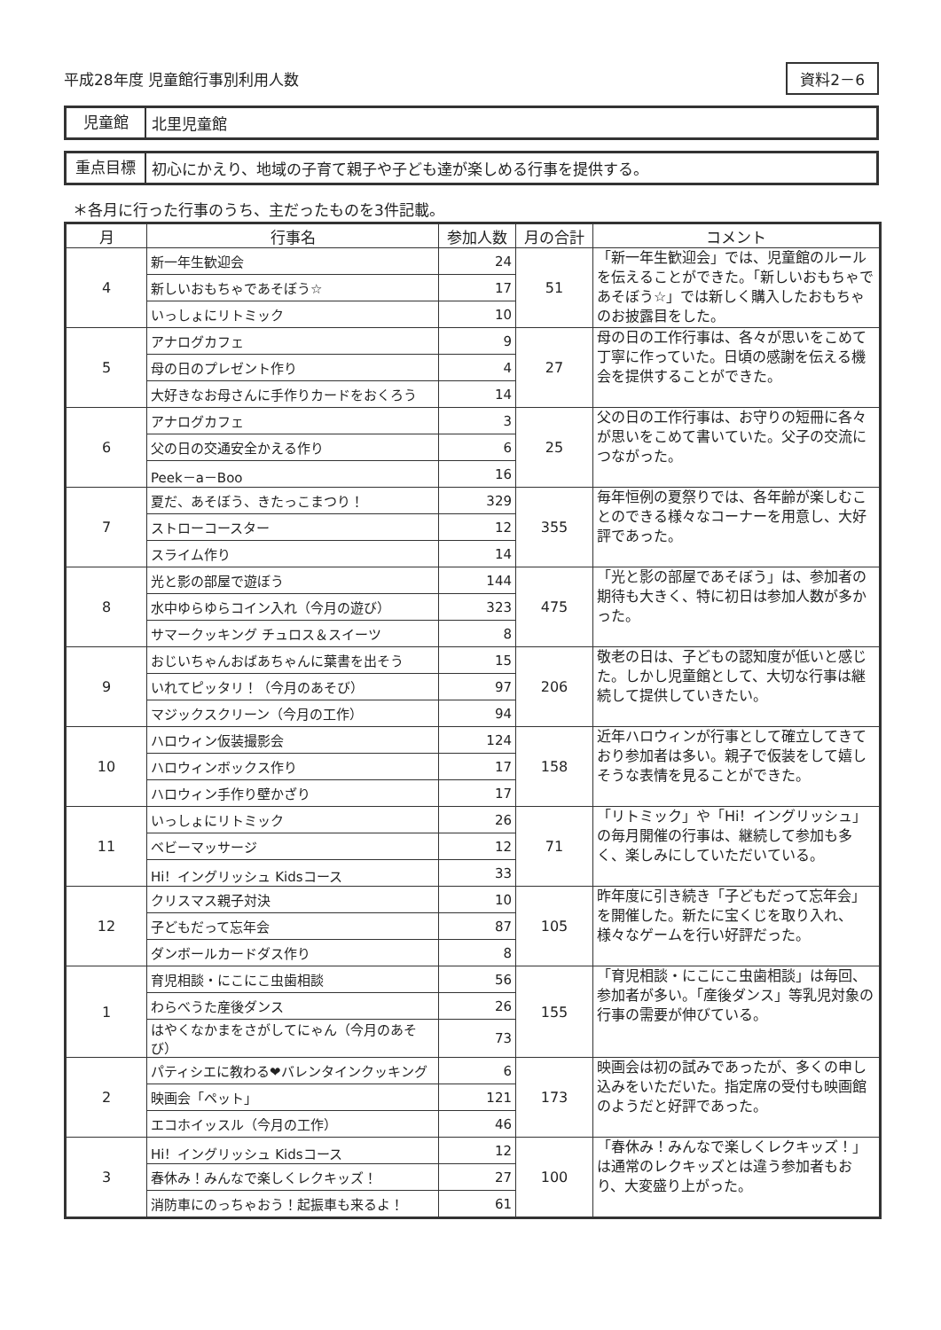平成28年度 児童館行事別利用人数
資料2－6
児童館
北里児童館
重点目標
初心にかえり、地域の子育て親子や子ども達が楽しめる行事を提供する。
＊各月に行った行事のうち、主だったものを3件記載。
| 月 | 行事名 | 参加人数 | 月の合計 | コメント |
| --- | --- | --- | --- | --- |
| 4 | 新一年生歓迎会 | 24 | 51 | 「新一年生歓迎会」では、児童館のルールを伝えることができた。「新しいおもちゃであそぼう☆」では新しく購入したおもちゃのお披露目をした。 |
| | 新しいおもちゃであそぼう☆ | 17 | | |
| | いっしょにリトミック | 10 | | |
| 5 | アナログカフェ | 9 | 27 | 母の日の工作行事は、各々が思いをこめて丁寧に作っていた。日頃の感謝を伝える機会を提供することができた。 |
| | 母の日のプレゼント作り | 4 | | |
| | 大好きなお母さんに手作りカードをおくろう | 14 | | |
| 6 | アナログカフェ | 3 | 25 | 父の日の工作行事は、お守りの短冊に各々が思いをこめて書いていた。父子の交流につながった。 |
| | 父の日の交通安全かえる作り | 6 | | |
| | Peek－a－Boo | 16 | | |
| 7 | 夏だ、あそぼう、きたっこまつり！ | 329 | 355 | 毎年恒例の夏祭りでは、各年齢が楽しむことのできる様々なコーナーを用意し、大好評であった。 |
| | ストローコースター | 12 | | |
| | スライム作り | 14 | | |
| 8 | 光と影の部屋で遊ぼう | 144 | 475 | 「光と影の部屋であそぼう」は、参加者の期待も大きく、特に初日は参加人数が多かった。 |
| | 水中ゆらゆらコイン入れ（今月の遊び） | 323 | | |
| | サマークッキング チュロス＆スイーツ | 8 | | |
| 9 | おじいちゃんおばあちゃんに葉書を出そう | 15 | 206 | 敬老の日は、子どもの認知度が低いと感じた。しかし児童館として、大切な行事は継続して提供していきたい。 |
| | いれてピッタリ！（今月のあそび） | 97 | | |
| | マジックスクリーン（今月の工作） | 94 | | |
| 10 | ハロウィン仮装撮影会 | 124 | 158 | 近年ハロウィンが行事として確立してきており参加者は多い。親子で仮装をして嬉しそうな表情を見ることができた。 |
| | ハロウィンボックス作り | 17 | | |
| | ハロウィン手作り壁かざり | 17 | | |
| 11 | いっしょにリトミック | 26 | 71 | 「リトミック」や「Hi！イングリッシュ」の毎月開催の行事は、継続して参加も多く、楽しみにしていただいている。 |
| | ベビーマッサージ | 12 | | |
| | Hi！イングリッシュ Kidsコース | 33 | | |
| 12 | クリスマス親子対決 | 10 | 105 | 昨年度に引き続き「子どもだって忘年会」を開催した。新たに宝くじを取り入れ、様々なゲームを行い好評だった。 |
| | 子どもだって忘年会 | 87 | | |
| | ダンボールカードダス作り | 8 | | |
| 1 | 育児相談・にこにこ虫歯相談 | 56 | 155 | 「育児相談・にこにこ虫歯相談」は毎回、参加者が多い。「産後ダンス」等乳児対象の行事の需要が伸びている。 |
| | わらべうた産後ダンス | 26 | | |
| | はやくなかまをさがしてにゃん（今月のあそび） | 73 | | |
| 2 | パティシエに教わる❤バレンタインクッキング | 6 | 173 | 映画会は初の試みであったが、多くの申し込みをいただいた。指定席の受付も映画館のようだと好評であった。 |
| | 映画会「ペット」 | 121 | | |
| | エコホイッスル（今月の工作） | 46 | | |
| 3 | Hi！イングリッシュ Kidsコース | 12 | 100 | 「春休み！みんなで楽しくレクキッズ！」は通常のレクキッズとは違う参加者もおり、大変盛り上がった。 |
| | 春休み！みんなで楽しくレクキッズ！ | 27 | | |
| | 消防車にのっちゃおう！起振車も来るよ！ | 61 | | |